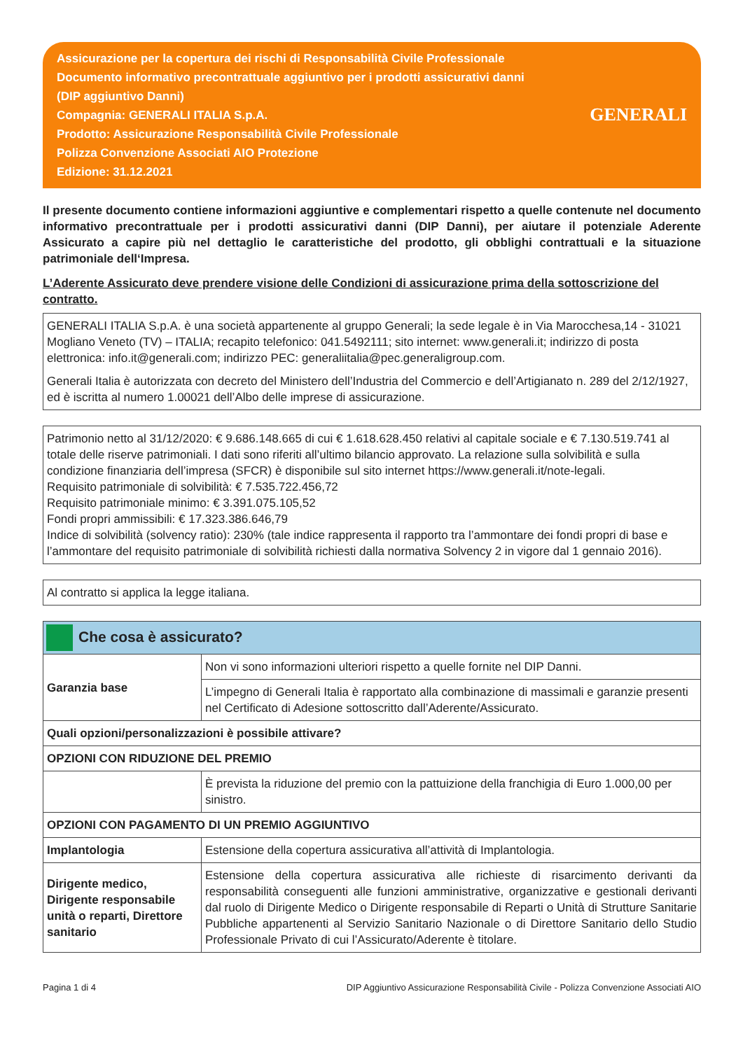Assicurazione per la copertura dei rischi di Responsabilità Civile Professionale
Documento informativo precontrattuale aggiuntivo per i prodotti assicurativi danni
(DIP aggiuntivo Danni)
Compagnia: GENERALI ITALIA S.p.A.
Prodotto: Assicurazione Responsabilità Civile Professionale
Polizza Convenzione Associati AIO Protezione
Edizione: 31.12.2021
GENERALI
Il presente documento contiene informazioni aggiuntive e complementari rispetto a quelle contenute nel documento informativo precontrattuale per i prodotti assicurativi danni (DIP Danni), per aiutare il potenziale Aderente Assicurato a capire più nel dettaglio le caratteristiche del prodotto, gli obblighi contrattuali e la situazione patrimoniale dell‘Impresa.
L’Aderente Assicurato deve prendere visione delle Condizioni di assicurazione prima della sottoscrizione del contratto.
GENERALI ITALIA S.p.A. è una società appartenente al gruppo Generali; la sede legale è in Via Marocchesa,14 - 31021 Mogliano Veneto (TV) – ITALIA; recapito telefonico: 041.5492111; sito internet: www.generali.it; indirizzo di posta elettronica: info.it@generali.com; indirizzo PEC: generaliitalia@pec.generaligroup.com.
Generali Italia è autorizzata con decreto del Ministero dell’Industria del Commercio e dell’Artigianato n. 289 del 2/12/1927, ed è iscritta al numero 1.00021 dell’Albo delle imprese di assicurazione.
Patrimonio netto al 31/12/2020: € 9.686.148.665 di cui € 1.618.628.450 relativi al capitale sociale e € 7.130.519.741 al totale delle riserve patrimoniali. I dati sono riferiti all’ultimo bilancio approvato. La relazione sulla solvibilità e sulla condizione finanziaria dell’impresa (SFCR) è disponibile sul sito internet https://www.generali.it/note-legali.
Requisito patrimoniale di solvibilità: € 7.535.722.456,72
Requisito patrimoniale minimo: € 3.391.075.105,52
Fondi propri ammissibili: € 17.323.386.646,79
Indice di solvibilità (solvency ratio): 230% (tale indice rappresenta il rapporto tra l’ammontare dei fondi propri di base e l’ammontare del requisito patrimoniale di solvibilità richiesti dalla normativa Solvency 2 in vigore dal 1 gennaio 2016).
Al contratto si applica la legge italiana.
| Che cosa è assicurato? | |
| Garanzia base | Non vi sono informazioni ulteriori rispetto a quelle fornite nel DIP Danni. |
| | L’impegno di Generali Italia è rapportato alla combinazione di massimali e garanzie presenti nel Certificato di Adesione sottoscritto dall’Aderente/Assicurato. |
| Quali opzioni/personalizzazioni è possibile attivare? | |
| OPZIONI CON RIDUZIONE DEL PREMIO | |
| | È prevista la riduzione del premio con la pattuizione della franchigia di Euro 1.000,00 per sinistro. |
| OPZIONI CON PAGAMENTO DI UN PREMIO AGGIUNTIVO | |
| Implantologia | Estensione della copertura assicurativa all’attività di Implantologia. |
| Dirigente medico, Dirigente responsabile unità o reparti, Direttore sanitario | Estensione della copertura assicurativa alle richieste di risarcimento derivanti da responsabilità conseguenti alle funzioni amministrative, organizzative e gestionali derivanti dal ruolo di Dirigente Medico o Dirigente responsabile di Reparti o Unità di Strutture Sanitarie Pubbliche appartenenti al Servizio Sanitario Nazionale o di Direttore Sanitario dello Studio Professionale Privato di cui l’Assicurato/Aderente è titolare. |
Pagina 1 di 4 DIP Aggiuntivo Assicurazione Responsabilità Civile - Polizza Convenzione Associati AIO